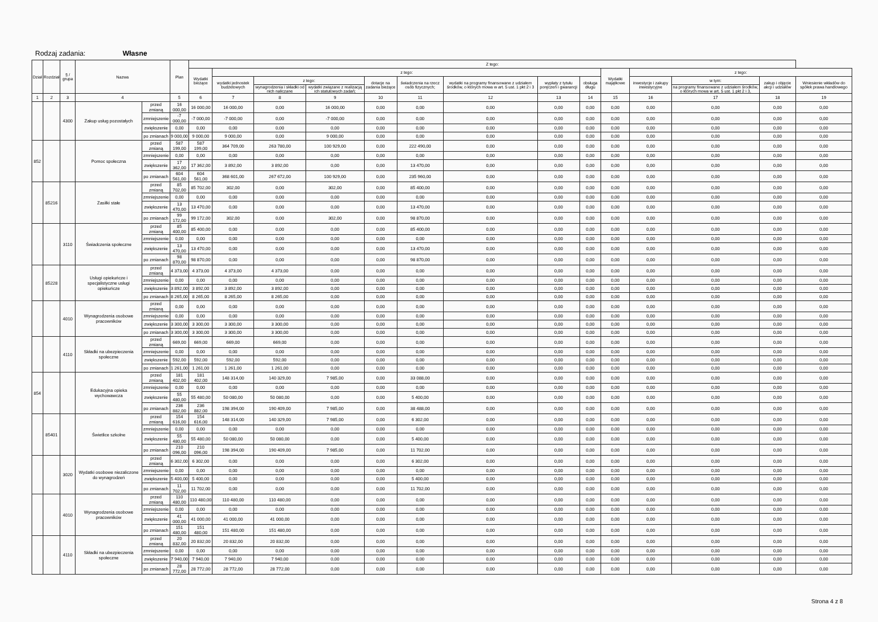Rodzaj zadania: Własne
| Dział | Rozdział | § / grupa | Nazwa | | Plan | Z tego: | | | | | | | | | | | | | |
| --- | --- | --- | --- | --- | --- | --- | --- | --- | --- | --- | --- | --- | --- | --- | --- | --- | --- | --- | --- |
| | | | | | | Wydatki bieżące | z tego: | | | | | | | | Wydatki majątkowe | z tego: | | | |
| | | | | | | | wydatki jednostek budżetowych | z tego: | | dotacje na zadania bieżące | świadczenia na rzecz osób fizycznych; | wydatki na programy finansowane z udziałem środków, o których mowa w art. 5 ust. 1 pkt 2 i 3 | wypłaty z tytułu poręczeń i gwarancji | obsługa długu | | inwestycje i zakupy inwestycyjne | w tym: | zakup i objęcie akcji i udziałów | Wniesienie wkładów do spółek prawa handlowego |
| | | | | | | | | wynagrodzenia i składki od nich naliczane | wydatki związane z realizacją ich statutowych zadań; | | | | | | | | na programy finansowane z udziałem środków, o których mowa w art. 5 ust. 1 pkt 2 i 3, | | |
| 1 | 2 | 3 | 4 | | 5 | 6 | 7 | 8 | 9 | 10 | 11 | 12 | 13 | 14 | 15 | 16 | 17 | 18 | 19 |
| | | 4300 | Zakup usług pozostałych | przed zmianą | 16 000,00 | 16 000,00 | 16 000,00 | 0,00 | 16 000,00 | 0,00 | 0,00 | 0,00 | 0,00 | 0,00 | 0,00 | 0,00 | 0,00 | 0,00 | 0,00 |
| | | | | zmniejszenie | -7 000,00 | -7 000,00 | -7 000,00 | 0,00 | -7 000,00 | 0,00 | 0,00 | 0,00 | 0,00 | 0,00 | 0,00 | 0,00 | 0,00 | 0,00 | 0,00 |
| | | | | zwiększenie | 0,00 | 0,00 | 0,00 | 0,00 | 0,00 | 0,00 | 0,00 | 0,00 | 0,00 | 0,00 | 0,00 | 0,00 | 0,00 | 0,00 | 0,00 |
| | | | | po zmianach | 9 000,00 | 9 000,00 | 9 000,00 | 0,00 | 9 000,00 | 0,00 | 0,00 | 0,00 | 0,00 | 0,00 | 0,00 | 0,00 | 0,00 | 0,00 | 0,00 |
| 852 | | | Pomoc społeczna | przed zmianą | 587 199,00 | 587 199,00 | 364 709,00 | 263 780,00 | 100 929,00 | 0,00 | 222 490,00 | 0,00 | 0,00 | 0,00 | 0,00 | 0,00 | 0,00 | 0,00 | 0,00 |
| | | | | zmniejszenie | 0,00 | 0,00 | 0,00 | 0,00 | 0,00 | 0,00 | 0,00 | 0,00 | 0,00 | 0,00 | 0,00 | 0,00 | 0,00 | 0,00 | 0,00 |
| | | | | zwiększenie | 17 362,00 | 17 362,00 | 3 892,00 | 3 892,00 | 0,00 | 0,00 | 13 470,00 | 0,00 | 0,00 | 0,00 | 0,00 | 0,00 | 0,00 | 0,00 | 0,00 |
| | | | | po zmianach | 604 561,00 | 604 561,00 | 368 601,00 | 267 672,00 | 100 929,00 | 0,00 | 235 960,00 | 0,00 | 0,00 | 0,00 | 0,00 | 0,00 | 0,00 | 0,00 | 0,00 |
| | 85216 | | Zasiłki stałe | przed zmianą | 85 702,00 | 85 702,00 | 302,00 | 0,00 | 302,00 | 0,00 | 85 400,00 | 0,00 | 0,00 | 0,00 | 0,00 | 0,00 | 0,00 | 0,00 | 0,00 |
| | | | | zmniejszenie | 0,00 | 0,00 | 0,00 | 0,00 | 0,00 | 0,00 | 0,00 | 0,00 | 0,00 | 0,00 | 0,00 | 0,00 | 0,00 | 0,00 | 0,00 |
| | | | | zwiększenie | 13 470,00 | 13 470,00 | 0,00 | 0,00 | 0,00 | 0,00 | 13 470,00 | 0,00 | 0,00 | 0,00 | 0,00 | 0,00 | 0,00 | 0,00 | 0,00 |
| | | | | po zmianach | 99 172,00 | 99 172,00 | 302,00 | 0,00 | 302,00 | 0,00 | 98 870,00 | 0,00 | 0,00 | 0,00 | 0,00 | 0,00 | 0,00 | 0,00 | 0,00 |
| | | 3110 | Świadczenia społeczne | przed zmianą | 85 400,00 | 85 400,00 | 0,00 | 0,00 | 0,00 | 0,00 | 85 400,00 | 0,00 | 0,00 | 0,00 | 0,00 | 0,00 | 0,00 | 0,00 | 0,00 |
| | | | | zmniejszenie | 0,00 | 0,00 | 0,00 | 0,00 | 0,00 | 0,00 | 0,00 | 0,00 | 0,00 | 0,00 | 0,00 | 0,00 | 0,00 | 0,00 | 0,00 |
| | | | | zwiększenie | 13 470,00 | 13 470,00 | 0,00 | 0,00 | 0,00 | 0,00 | 13 470,00 | 0,00 | 0,00 | 0,00 | 0,00 | 0,00 | 0,00 | 0,00 | 0,00 |
| | | | | po zmianach | 98 870,00 | 98 870,00 | 0,00 | 0,00 | 0,00 | 0,00 | 98 870,00 | 0,00 | 0,00 | 0,00 | 0,00 | 0,00 | 0,00 | 0,00 | 0,00 |
| | 85228 | | Usługi opiekuńcze i specjalistyczne usługi opiekuńcze | przed zmianą | 4 373,00 | 4 373,00 | 4 373,00 | 4 373,00 | 0,00 | 0,00 | 0,00 | 0,00 | 0,00 | 0,00 | 0,00 | 0,00 | 0,00 | 0,00 | 0,00 |
| | | | | zmniejszenie | 0,00 | 0,00 | 0,00 | 0,00 | 0,00 | 0,00 | 0,00 | 0,00 | 0,00 | 0,00 | 0,00 | 0,00 | 0,00 | 0,00 | 0,00 |
| | | | | zwiększenie | 3 892,00 | 3 892,00 | 3 892,00 | 3 892,00 | 0,00 | 0,00 | 0,00 | 0,00 | 0,00 | 0,00 | 0,00 | 0,00 | 0,00 | 0,00 | 0,00 |
| | | | | po zmianach | 8 265,00 | 8 265,00 | 8 265,00 | 8 265,00 | 0,00 | 0,00 | 0,00 | 0,00 | 0,00 | 0,00 | 0,00 | 0,00 | 0,00 | 0,00 | 0,00 |
| | | 4010 | Wynagrodzenia osobowe pracowników | przed zmianą | 0,00 | 0,00 | 0,00 | 0,00 | 0,00 | 0,00 | 0,00 | 0,00 | 0,00 | 0,00 | 0,00 | 0,00 | 0,00 | 0,00 | 0,00 |
| | | | | zmniejszenie | 0,00 | 0,00 | 0,00 | 0,00 | 0,00 | 0,00 | 0,00 | 0,00 | 0,00 | 0,00 | 0,00 | 0,00 | 0,00 | 0,00 | 0,00 |
| | | | | zwiększenie | 3 300,00 | 3 300,00 | 3 300,00 | 3 300,00 | 0,00 | 0,00 | 0,00 | 0,00 | 0,00 | 0,00 | 0,00 | 0,00 | 0,00 | 0,00 | 0,00 |
| | | | | po zmianach | 3 300,00 | 3 300,00 | 3 300,00 | 3 300,00 | 0,00 | 0,00 | 0,00 | 0,00 | 0,00 | 0,00 | 0,00 | 0,00 | 0,00 | 0,00 | 0,00 |
| | | 4110 | Składki na ubezpieczenia społeczne | przed zmianą | 669,00 | 669,00 | 669,00 | 669,00 | 0,00 | 0,00 | 0,00 | 0,00 | 0,00 | 0,00 | 0,00 | 0,00 | 0,00 | 0,00 | 0,00 |
| | | | | zmniejszenie | 0,00 | 0,00 | 0,00 | 0,00 | 0,00 | 0,00 | 0,00 | 0,00 | 0,00 | 0,00 | 0,00 | 0,00 | 0,00 | 0,00 | 0,00 |
| | | | | zwiększenie | 592,00 | 592,00 | 592,00 | 592,00 | 0,00 | 0,00 | 0,00 | 0,00 | 0,00 | 0,00 | 0,00 | 0,00 | 0,00 | 0,00 | 0,00 |
| | | | | po zmianach | 1 261,00 | 1 261,00 | 1 261,00 | 1 261,00 | 0,00 | 0,00 | 0,00 | 0,00 | 0,00 | 0,00 | 0,00 | 0,00 | 0,00 | 0,00 | 0,00 |
| 854 | | | Edukacyjna opieka wychowawcza | przed zmianą | 181 402,00 | 181 402,00 | 148 314,00 | 140 329,00 | 7 985,00 | 0,00 | 33 088,00 | 0,00 | 0,00 | 0,00 | 0,00 | 0,00 | 0,00 | 0,00 | 0,00 |
| | | | | zmniejszenie | 0,00 | 0,00 | 0,00 | 0,00 | 0,00 | 0,00 | 0,00 | 0,00 | 0,00 | 0,00 | 0,00 | 0,00 | 0,00 | 0,00 | 0,00 |
| | | | | zwiększenie | 55 480,00 | 55 480,00 | 50 080,00 | 50 080,00 | 0,00 | 0,00 | 5 400,00 | 0,00 | 0,00 | 0,00 | 0,00 | 0,00 | 0,00 | 0,00 | 0,00 |
| | | | | po zmianach | 236 882,00 | 236 882,00 | 198 394,00 | 190 409,00 | 7 985,00 | 0,00 | 38 488,00 | 0,00 | 0,00 | 0,00 | 0,00 | 0,00 | 0,00 | 0,00 | 0,00 |
| | 85401 | | Świetlice szkolne | przed zmianą | 154 616,00 | 154 616,00 | 148 314,00 | 140 329,00 | 7 985,00 | 0,00 | 6 302,00 | 0,00 | 0,00 | 0,00 | 0,00 | 0,00 | 0,00 | 0,00 | 0,00 |
| | | | | zmniejszenie | 0,00 | 0,00 | 0,00 | 0,00 | 0,00 | 0,00 | 0,00 | 0,00 | 0,00 | 0,00 | 0,00 | 0,00 | 0,00 | 0,00 | 0,00 |
| | | | | zwiększenie | 55 480,00 | 55 480,00 | 50 080,00 | 50 080,00 | 0,00 | 0,00 | 5 400,00 | 0,00 | 0,00 | 0,00 | 0,00 | 0,00 | 0,00 | 0,00 | 0,00 |
| | | | | po zmianach | 210 096,00 | 210 096,00 | 198 394,00 | 190 409,00 | 7 985,00 | 0,00 | 11 702,00 | 0,00 | 0,00 | 0,00 | 0,00 | 0,00 | 0,00 | 0,00 | 0,00 |
| | | 3020 | Wydatki osobowe niezaliczone do wynagrodzeń | przed zmianą | 6 302,00 | 6 302,00 | 0,00 | 0,00 | 0,00 | 0,00 | 6 302,00 | 0,00 | 0,00 | 0,00 | 0,00 | 0,00 | 0,00 | 0,00 | 0,00 |
| | | | | zmniejszenie | 0,00 | 0,00 | 0,00 | 0,00 | 0,00 | 0,00 | 0,00 | 0,00 | 0,00 | 0,00 | 0,00 | 0,00 | 0,00 | 0,00 | 0,00 |
| | | | | zwiększenie | 5 400,00 | 5 400,00 | 0,00 | 0,00 | 0,00 | 0,00 | 5 400,00 | 0,00 | 0,00 | 0,00 | 0,00 | 0,00 | 0,00 | 0,00 | 0,00 |
| | | | | po zmianach | 11 702,00 | 11 702,00 | 0,00 | 0,00 | 0,00 | 0,00 | 11 702,00 | 0,00 | 0,00 | 0,00 | 0,00 | 0,00 | 0,00 | 0,00 | 0,00 |
| | | 4010 | Wynagrodzenia osobowe pracowników | przed zmianą | 110 480,00 | 110 480,00 | 110 480,00 | 110 480,00 | 0,00 | 0,00 | 0,00 | 0,00 | 0,00 | 0,00 | 0,00 | 0,00 | 0,00 | 0,00 | 0,00 |
| | | | | zmniejszenie | 0,00 | 0,00 | 0,00 | 0,00 | 0,00 | 0,00 | 0,00 | 0,00 | 0,00 | 0,00 | 0,00 | 0,00 | 0,00 | 0,00 | 0,00 |
| | | | | zwiększenie | 41 000,00 | 41 000,00 | 41 000,00 | 41 000,00 | 0,00 | 0,00 | 0,00 | 0,00 | 0,00 | 0,00 | 0,00 | 0,00 | 0,00 | 0,00 | 0,00 |
| | | | | po zmianach | 151 480,00 | 151 480,00 | 151 480,00 | 151 480,00 | 0,00 | 0,00 | 0,00 | 0,00 | 0,00 | 0,00 | 0,00 | 0,00 | 0,00 | 0,00 | 0,00 |
| | | 4110 | Składki na ubezpieczenia społeczne | przed zmianą | 20 832,00 | 20 832,00 | 20 832,00 | 20 832,00 | 0,00 | 0,00 | 0,00 | 0,00 | 0,00 | 0,00 | 0,00 | 0,00 | 0,00 | 0,00 | 0,00 |
| | | | | zmniejszenie | 0,00 | 0,00 | 0,00 | 0,00 | 0,00 | 0,00 | 0,00 | 0,00 | 0,00 | 0,00 | 0,00 | 0,00 | 0,00 | 0,00 | 0,00 |
| | | | | zwiększenie | 7 940,00 | 7 940,00 | 7 940,00 | 7 940,00 | 0,00 | 0,00 | 0,00 | 0,00 | 0,00 | 0,00 | 0,00 | 0,00 | 0,00 | 0,00 | 0,00 |
| | | | | po zmianach | 28 772,00 | 28 772,00 | 28 772,00 | 28 772,00 | 0,00 | 0,00 | 0,00 | 0,00 | 0,00 | 0,00 | 0,00 | 0,00 | 0,00 | 0,00 | 0,00 |
Strona 4 z 8